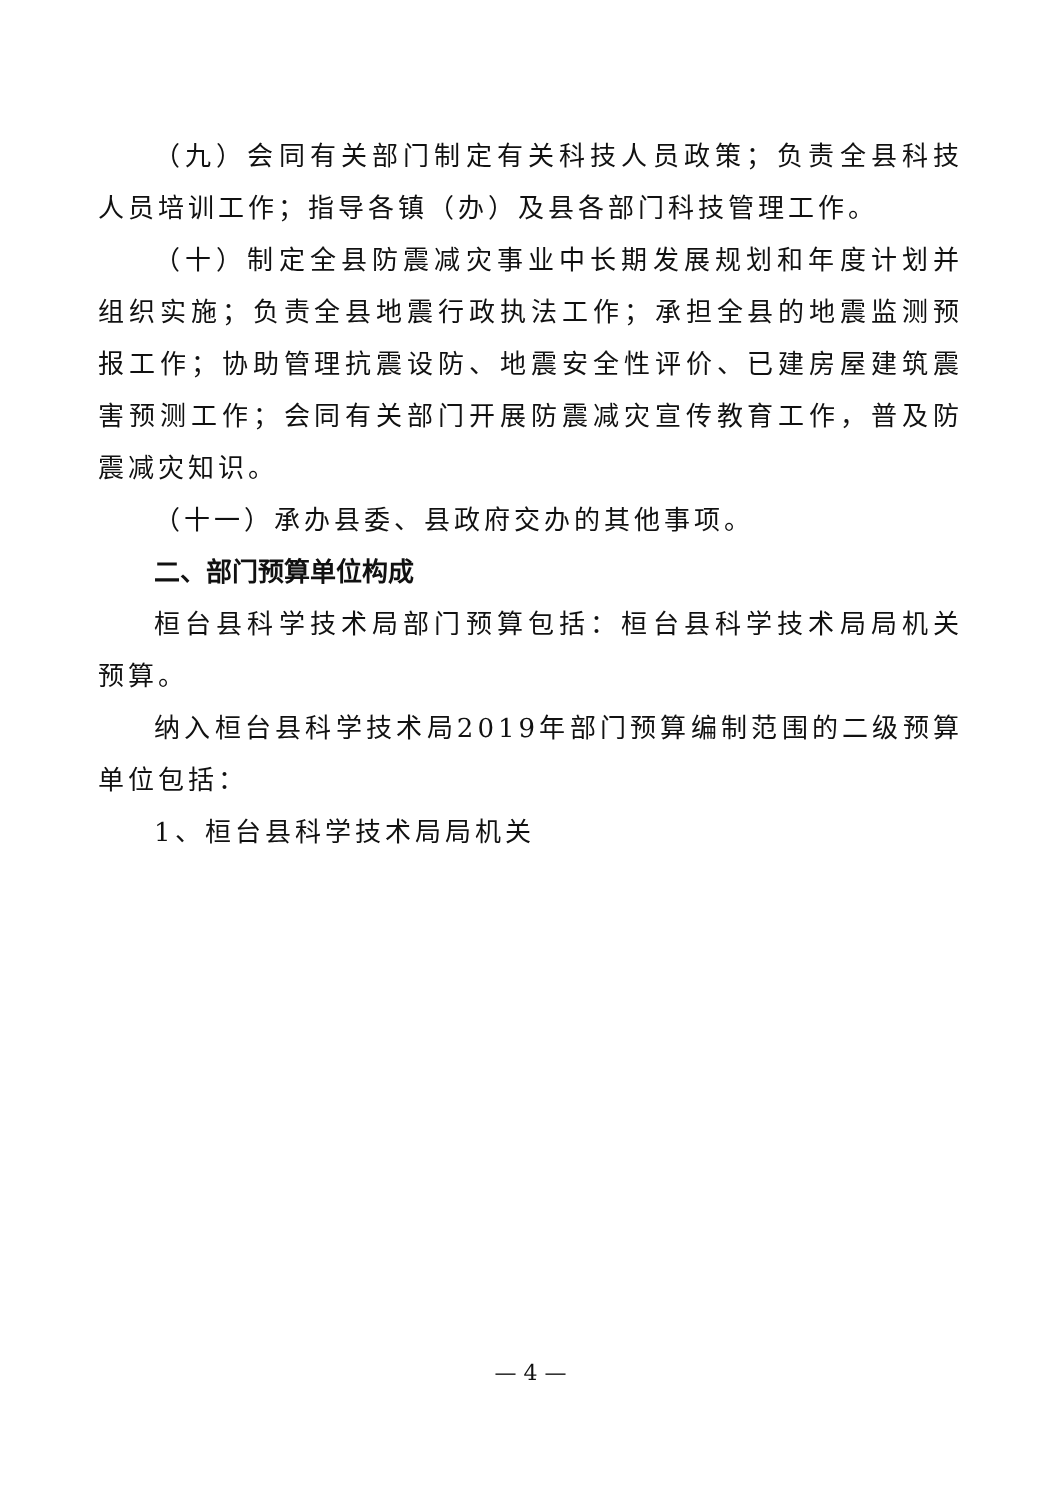（九）会同有关部门制定有关科技人员政策；负责全县科技人员培训工作；指导各镇（办）及县各部门科技管理工作。
（十）制定全县防震减灾事业中长期发展规划和年度计划并组织实施；负责全县地震行政执法工作；承担全县的地震监测预报工作；协助管理抗震设防、地震安全性评价、已建房屋建筑震害预测工作；会同有关部门开展防震减灾宣传教育工作，普及防震减灾知识。
（十一）承办县委、县政府交办的其他事项。
二、部门预算单位构成
桓台县科学技术局部门预算包括：桓台县科学技术局局机关预算。
纳入桓台县科学技术局2019年部门预算编制范围的二级预算单位包括：
1、桓台县科学技术局局机关
— 4 —